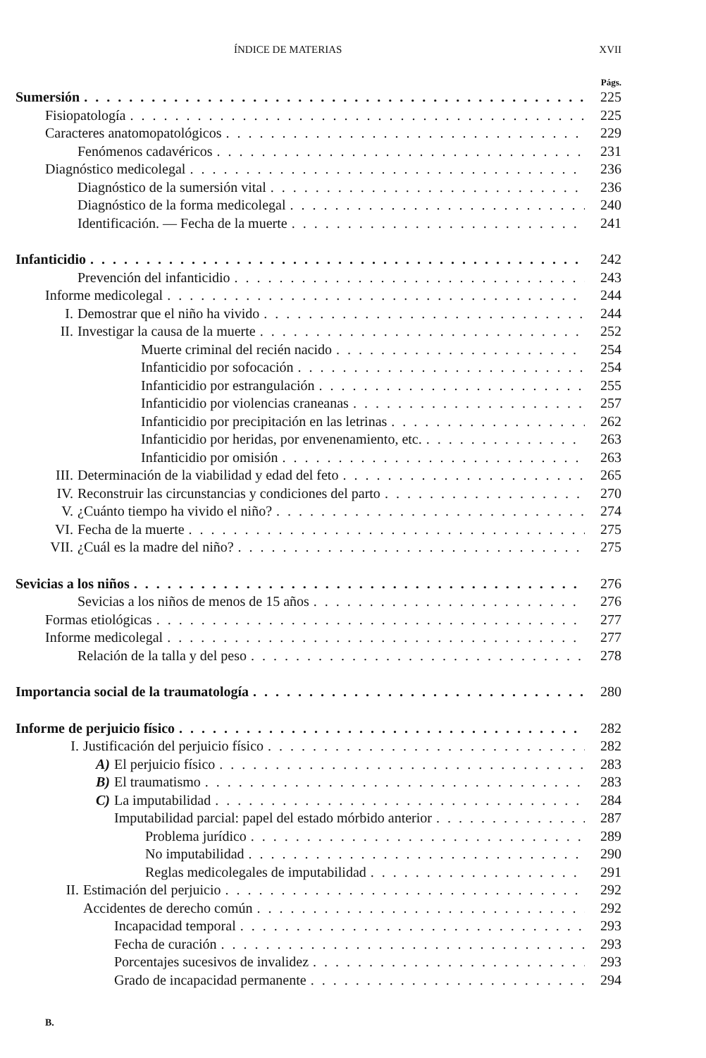ÍNDICE DE MATERIAS XVII
Págs.
Sumersión 225
Fisiopatología 225
Caracteres anatomopatológicos 229
Fenómenos cadavéricos 231
Diagnóstico medicolegal 236
Diagnóstico de la sumersión vital 236
Diagnóstico de la forma medicolegal 240
Identificación. — Fecha de la muerte 241
Infanticidio 242
Prevención del infanticidio 243
Informe medicolegal 244
I. Demostrar que el niño ha vivido 244
II. Investigar la causa de la muerte 252
Muerte criminal del recién nacido 254
Infanticidio por sofocación 254
Infanticidio por estrangulación 255
Infanticidio por violencias craneanas 257
Infanticidio por precipitación en las letrinas 262
Infanticidio por heridas, por envenenamiento, etc. 263
Infanticidio por omisión 263
III. Determinación de la viabilidad y edad del feto 265
IV. Reconstruir las circunstancias y condiciones del parto 270
V. ¿Cuánto tiempo ha vivido el niño? 274
VI. Fecha de la muerte 275
VII. ¿Cuál es la madre del niño? 275
Sevicias a los niños 276
Sevicias a los niños de menos de 15 años 276
Formas etiológicas 277
Informe medicolegal 277
Relación de la talla y del peso 278
Importancia social de la traumatología 280
Informe de perjuicio físico 282
I. Justificación del perjuicio físico 282
A) El perjuicio físico 283
B) El traumatismo 283
C) La imputabilidad 284
Imputabilidad parcial: papel del estado mórbido anterior 287
Problema jurídico 289
No imputabilidad 290
Reglas medicolegales de imputabilidad 291
II. Estimación del perjuicio 292
Accidentes de derecho común 292
Incapacidad temporal 293
Fecha de curación 293
Porcentajes sucesivos de invalidez 293
Grado de incapacidad permanente 294
B.